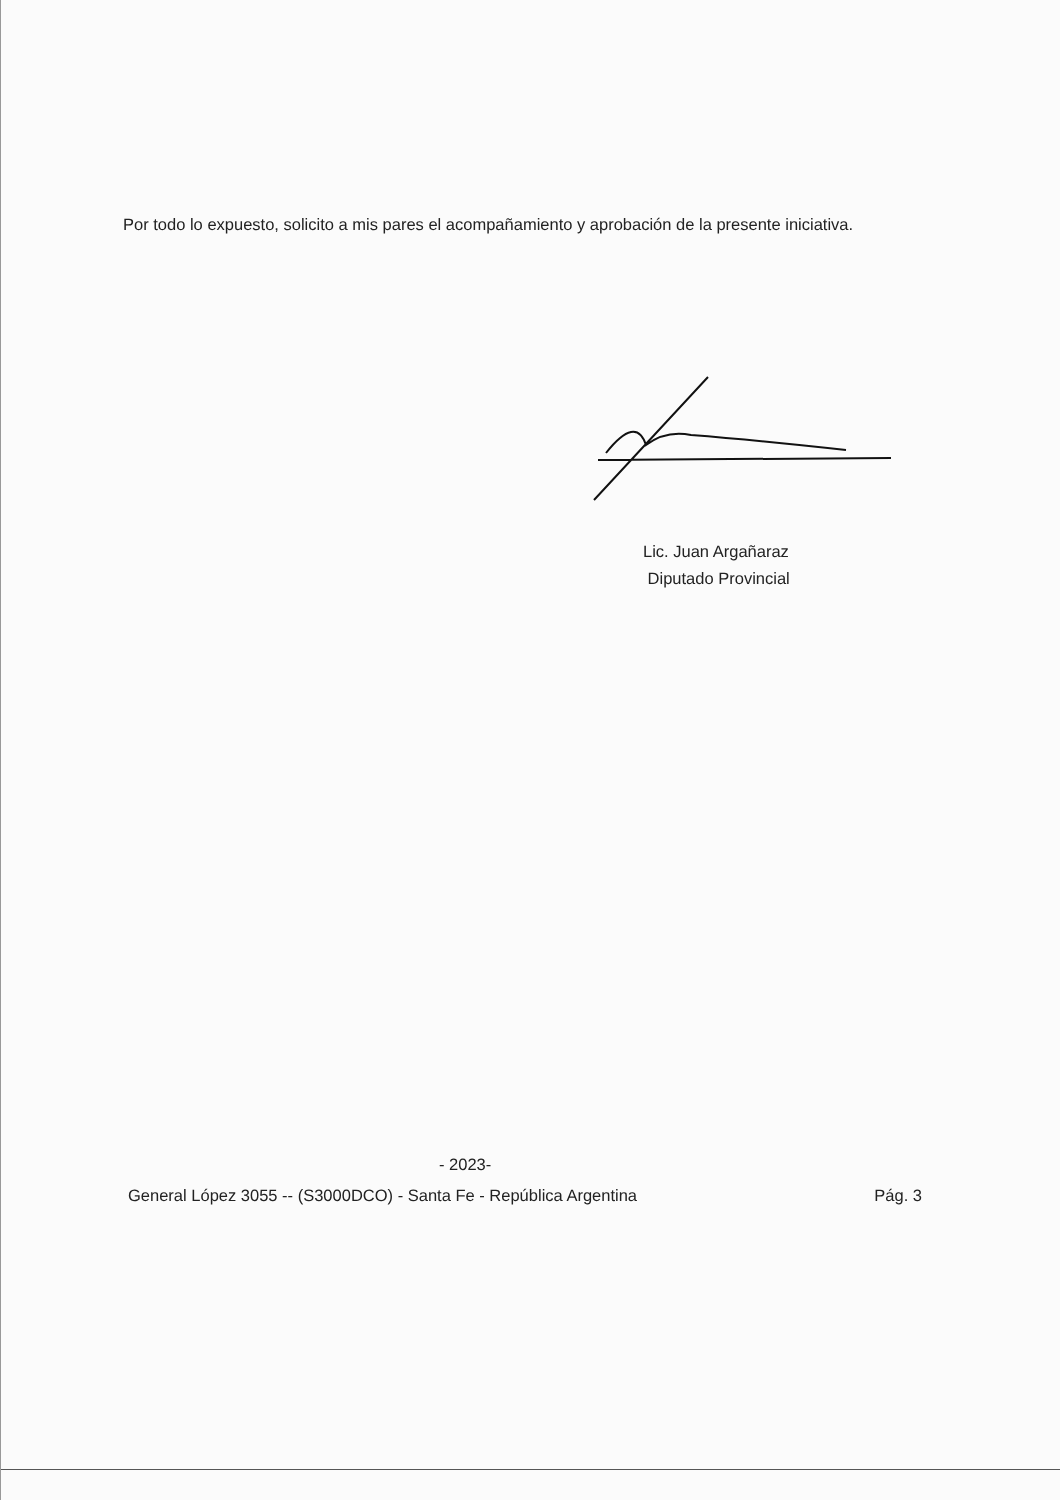Por todo lo expuesto, solicito a mis pares el acompañamiento y aprobación de la presente iniciativa.
Lic. Juan Argañaraz
Diputado Provincial
- 2023-
General López 3055 -- (S3000DCO) - Santa Fe - República Argentina Pág. 3